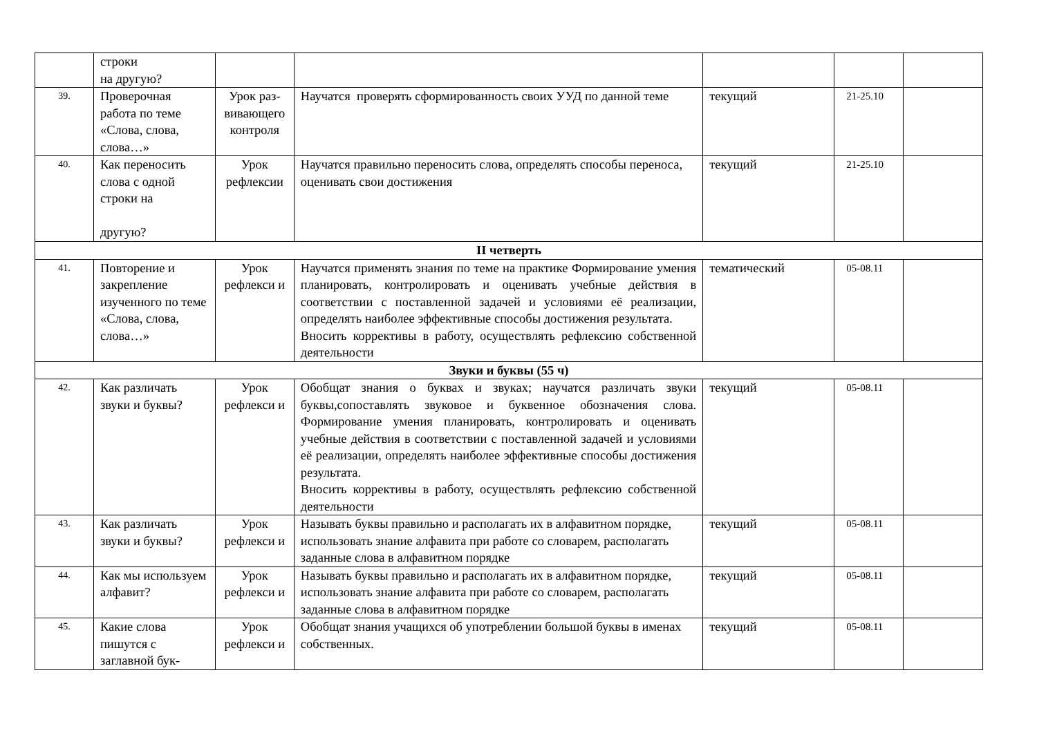| | строки на другую? | | | | | |
| 39. | Проверочная работа по теме «Слова, слова, слова…» | Урок раз-вивающего контроля | Научатся проверять сформированность своих УУД по данной теме | текущий | 21-25.10 | |
| 40. | Как переносить слова с одной строки на другую? | Урок рефлексии | Научатся правильно переносить слова, определять способы переноса, оценивать свои достижения | текущий | 21-25.10 | |
| II четверть | | | | | | |
| 41. | Повторение и закрепление изученного по теме «Слова, слова, слова…» | Урок рефлекси и | Научатся применять знания по теме на практике Формирование умения планировать, контролировать и оценивать учебные действия в соответствии с поставленной задачей и условиями её реализации, определять наиболее эффективные способы достижения результата. Вносить коррективы в работу, осуществлять рефлексию собственной деятельности | тематический | 05-08.11 | |
| Звуки и буквы (55 ч) | | | | | | |
| 42. | Как различать звуки и буквы? | Урок рефлекси и | Обобщат знания о буквах и звуках; научатся различать звуки буквы,сопоставлять звуковое и буквенное обозначения слова. Формирование умения планировать, контролировать и оценивать учебные действия в соответствии с поставленной задачей и условиями её реализации, определять наиболее эффективные способы достижения результата. Вносить коррективы в работу, осуществлять рефлексию собственной деятельности | текущий | 05-08.11 | |
| 43. | Как различать звуки и буквы? | Урок рефлекси и | Называть буквы правильно и располагать их в алфавитном порядке, использовать знание алфавита при работе со словарем, располагать заданные слова в алфавитном порядке | текущий | 05-08.11 | |
| 44. | Как мы используем алфавит? | Урок рефлекси и | Называть буквы правильно и располагать их в алфавитном порядке, использовать знание алфавита при работе со словарем, располагать заданные слова в алфавитном порядке | текущий | 05-08.11 | |
| 45. | Какие слова пишутся с заглавной бук- | Урок рефлекси и | Обобщат знания учащихся об употреблении большой буквы в именах собственных. | текущий | 05-08.11 | |